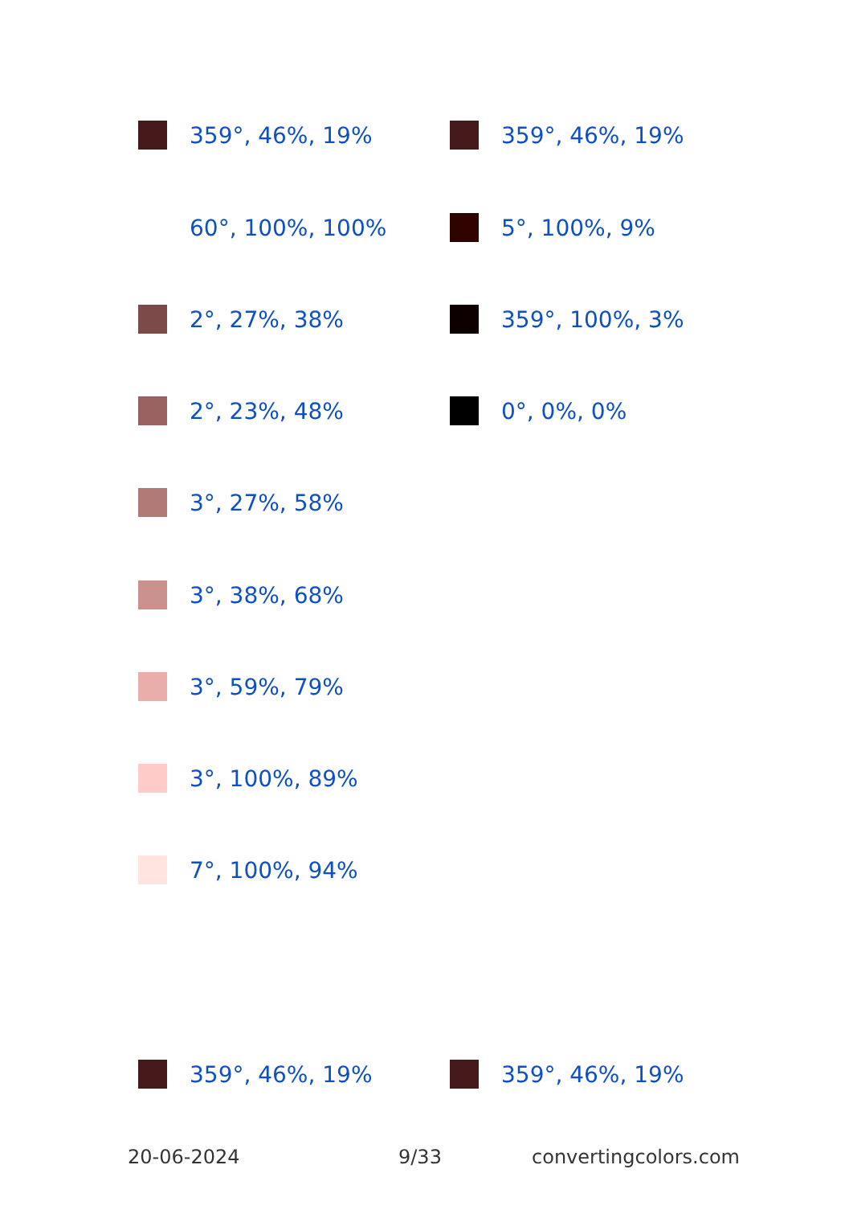359°, 46%, 19% 359°, 46%, 19%
60°, 100%, 100% 5°, 100%, 9%
2°, 27%, 38% 359°, 100%, 3%
2°, 23%, 48% 0°, 0%, 0%
3°, 27%, 58%
3°, 38%, 68%
3°, 59%, 79%
3°, 100%, 89%
7°, 100%, 94%
359°, 46%, 19% 359°, 46%, 19%
20-06-2024 9/33 convertingcolors.com